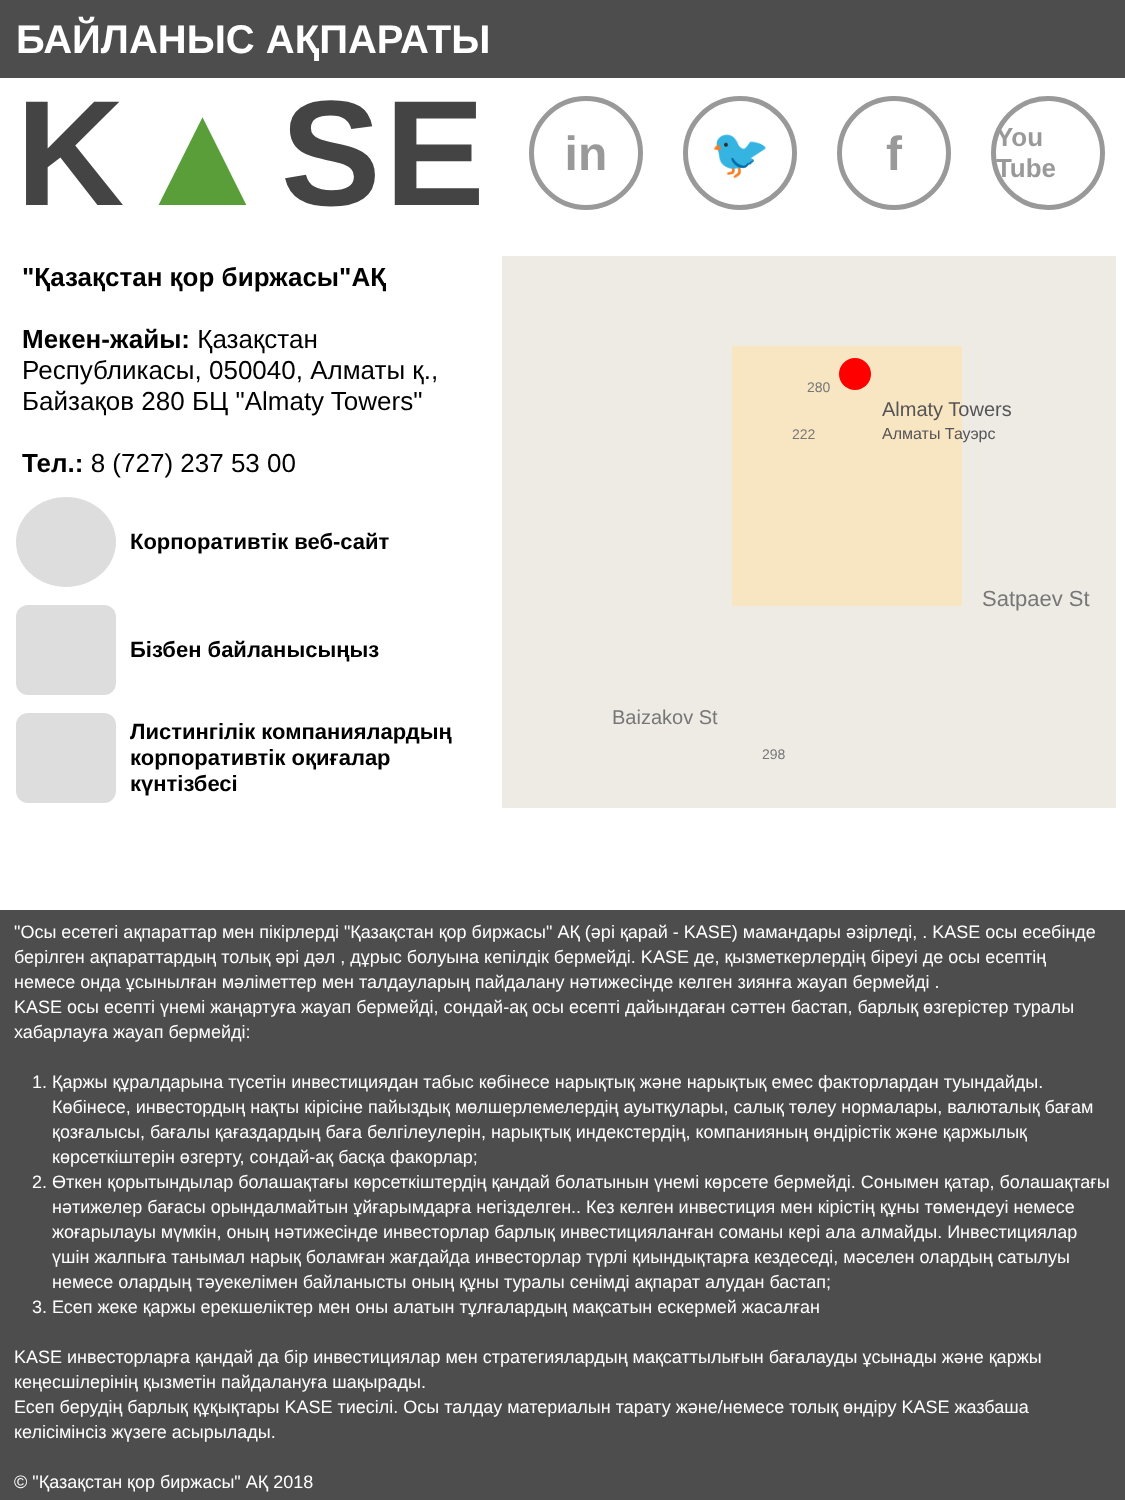БАЙЛАНЫС АҚПАРАТЫ
K▲SE
in 🐦 f
You Tube
"Қазақстан қор биржасы"АҚ
Мекен-жайы: Қазақстан Республикасы, 050040, Алматы қ., Байзақов 280 БЦ "Almaty Towers"
Тел.: 8 (727) 237 53 00
Корпоративтік веб-сайт
Бізбен байланысыңыз
Листингілік компаниялардың корпоративтік оқиғалар күнтізбесі
Almaty Towers
Алматы Тауэрс
280
222
Satpaev St
Baizakov St
298
"Осы есетегі ақпараттар мен пікірлерді "Қазақстан қор биржасы" АҚ (әрі қарай - KASE) мамандары әзірледі, . KASE осы есебінде берілген ақпараттардың толық әрі дәл , дұрыс болуына кепілдік бермейді. KASE де, қызметкерлердің біреуі де осы есептің немесе онда ұсынылған мәліметтер мен талдауларың пайдалану нәтижесінде келген зиянға жауап бермейді .
KASE осы есепті үнемі жаңартуға жауап бермейді, сондай-ақ осы есепті дайындаған сәттен бастап, барлық өзгерістер туралы хабарлауға жауап бермейді:
1. Қаржы құралдарына түсетін инвестициядан табыс көбінесе нарықтық және нарықтық емес факторлардан туындайды. Көбінесе, инвестордың нақты кірісіне пайыздық мөлшерлемелердің ауытқулары, салық төлеу нормалары, валюталық бағам қозғалысы, бағалы қағаздардың баға белгілеулерін, нарықтық индекстердің, компанияның өндірістік және қаржылық көрсеткіштерін өзгерту, сондай-ақ басқа факорлар;
2. Өткен қорытындылар болашақтағы көрсеткіштердің қандай болатынын үнемі көрсете бермейді. Сонымен қатар, болашақтағы нәтижелер бағасы орындалмайтын ұйғарымдарға негізделген.. Кез келген инвестиция мен кірістің құны төмендеуі немесе жоғарылауы мүмкін, оның нәтижесінде инвесторлар барлық инвестицияланған соманы кері ала алмайды. Инвестициялар үшін жалпыға танымал нарық боламған жағдайда инвесторлар түрлі қиындықтарға кездеседі, мәселен олардың сатылуы немесе олардың тәуекелімен байланысты оның құны туралы сенімді ақпарат алудан бастап;
3. Есеп жеке қаржы ерекшеліктер мен оны алатын тұлғалардың мақсатын ескермей жасалған
KASE инвесторларға қандай да бір инвестициялар мен стратегиялардың мақсаттылығын бағалауды ұсынады және қаржы кеңесшілерінің қызметін пайдалануға шақырады.
Есеп берудің барлық құқықтары KASE тиесілі. Осы талдау материалын тарату және/немесе толық өндіру KASE жазбаша келісімінсіз жүзеге асырылады.
© "Қазақстан қор биржасы" АҚ 2018